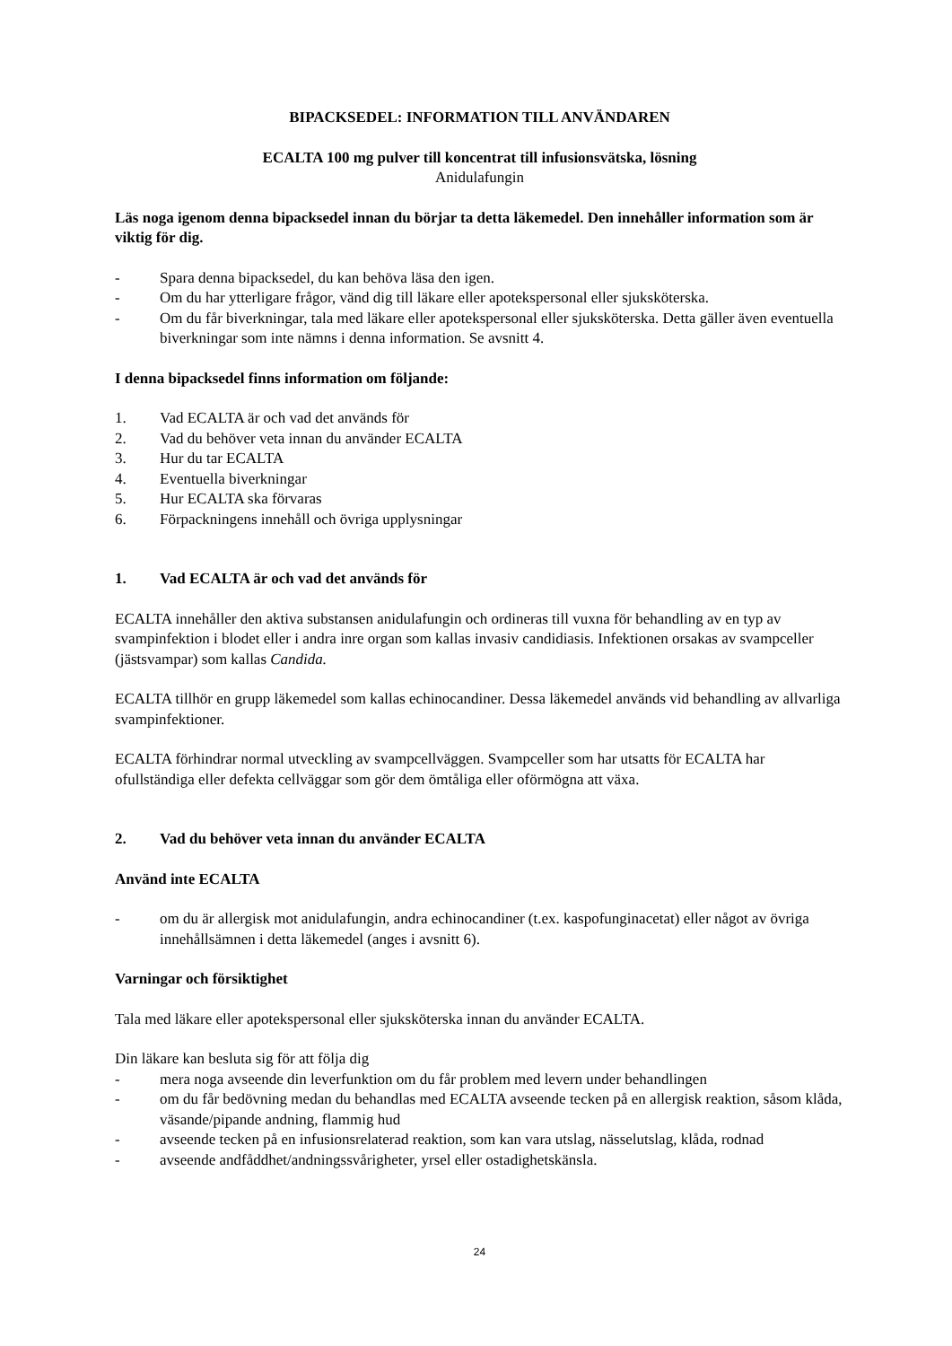BIPACKSEDEL: INFORMATION TILL ANVÄNDAREN
ECALTA 100 mg pulver till koncentrat till infusionsvätska, lösning
Anidulafungin
Läs noga igenom denna bipacksedel innan du börjar ta detta läkemedel. Den innehåller information som är viktig för dig.
- Spara denna bipacksedel, du kan behöva läsa den igen.
- Om du har ytterligare frågor, vänd dig till läkare eller apotekspersonal eller sjuksköterska.
- Om du får biverkningar, tala med läkare eller apotekspersonal eller sjuksköterska. Detta gäller även eventuella biverkningar som inte nämns i denna information. Se avsnitt 4.
I denna bipacksedel finns information om följande:
1. Vad ECALTA är och vad det används för
2. Vad du behöver veta innan du använder ECALTA
3. Hur du tar ECALTA
4. Eventuella biverkningar
5. Hur ECALTA ska förvaras
6. Förpackningens innehåll och övriga upplysningar
1. Vad ECALTA är och vad det används för
ECALTA innehåller den aktiva substansen anidulafungin och ordineras till vuxna för behandling av en typ av svampinfektion i blodet eller i andra inre organ som kallas invasiv candidiasis. Infektionen orsakas av svampceller (jästsvampar) som kallas Candida.
ECALTA tillhör en grupp läkemedel som kallas echinocandiner. Dessa läkemedel används vid behandling av allvarliga svampinfektioner.
ECALTA förhindrar normal utveckling av svampcellväggen. Svampceller som har utsatts för ECALTA har ofullständiga eller defekta cellväggar som gör dem ömtåliga eller oförmögna att växa.
2. Vad du behöver veta innan du använder ECALTA
Använd inte ECALTA
- om du är allergisk mot anidulafungin, andra echinocandiner (t.ex. kaspofunginacetat) eller något av övriga innehållsämnen i detta läkemedel (anges i avsnitt 6).
Varningar och försiktighet
Tala med läkare eller apotekspersonal eller sjuksköterska innan du använder ECALTA.
Din läkare kan besluta sig för att följa dig
- mera noga avseende din leverfunktion om du får problem med levern under behandlingen
- om du får bedövning medan du behandlas med ECALTA avseende tecken på en allergisk reaktion, såsom klåda, väsande/pipande andning, flammig hud
- avseende tecken på en infusionsrelaterad reaktion, som kan vara utslag, nässelutslag, klåda, rodnad
- avseende andfåddhet/andningssvårigheter, yrsel eller ostadighetskänsla.
24